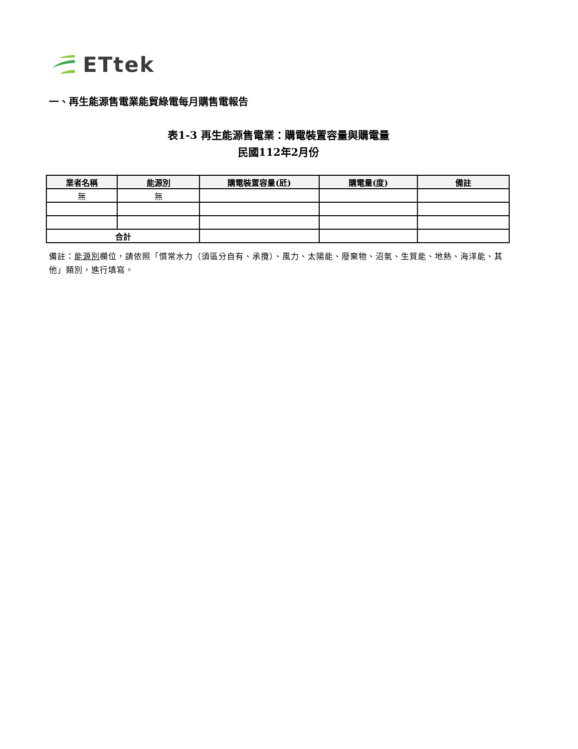ETtek
一、再生能源售電業能貿綠電每月購售電報告
表1-3 再生能源售電業：購電裝置容量與購電量
民國112年2月份
| 業者名稱 | 能源別 | 購電裝置容量(瓩) | 購電量(度) | 備註 |
| --- | --- | --- | --- | --- |
| 無 | 無 | | | |
| 合計 | | | | |
備註：能源別欄位，請依照「慣常水力（須區分自有、承攬）、風力、太陽能、廢棄物、沼氣、生質能、地熱、海洋能、其他」類別，進行填寫。